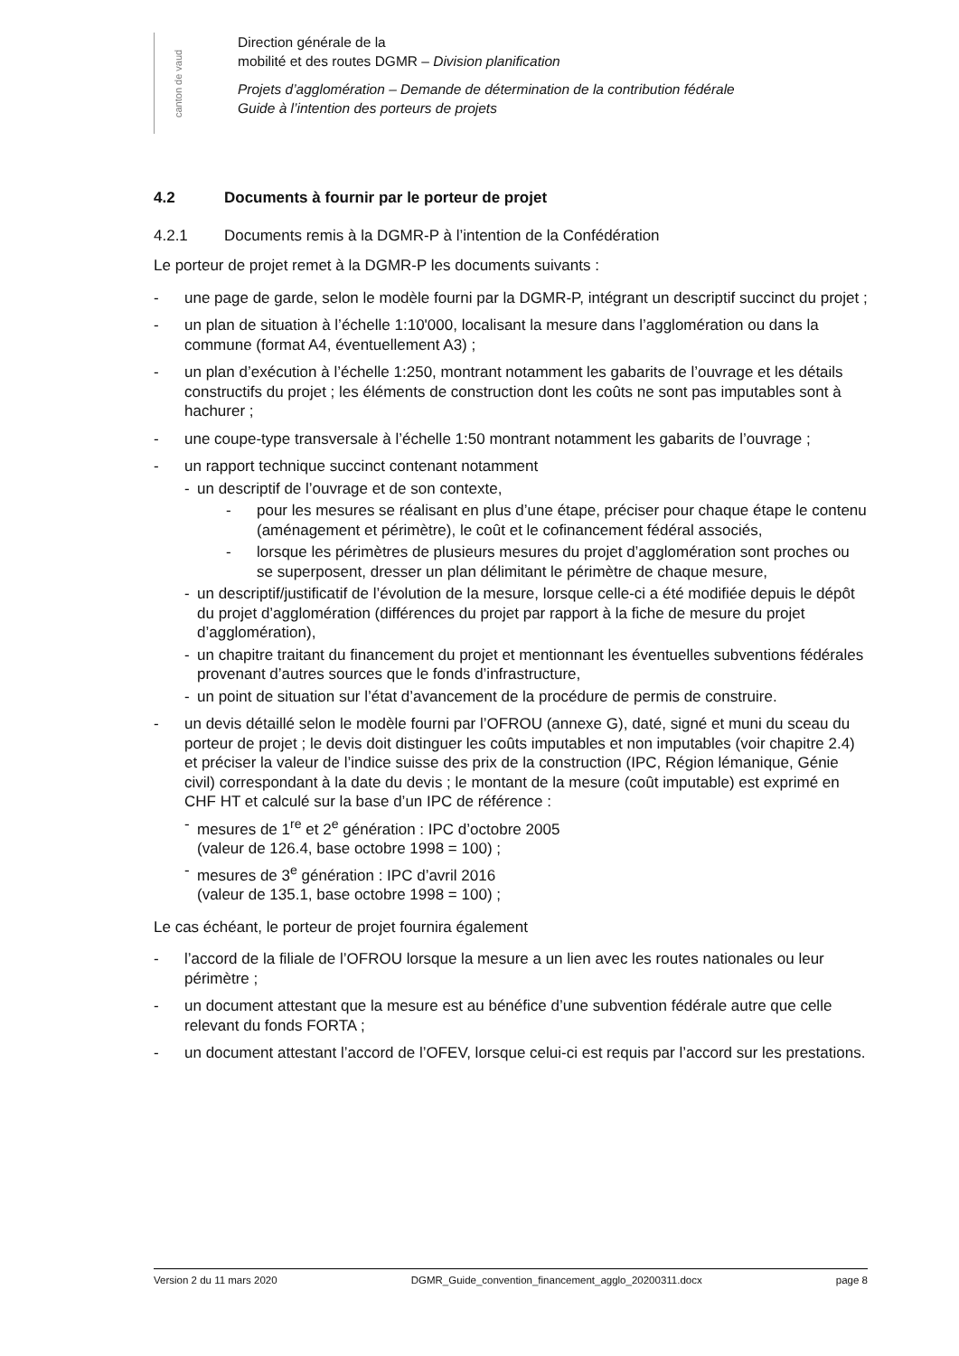canton de vaud
Direction générale de la
mobilité et des routes DGMR – Division planification
Projets d’agglomération – Demande de détermination de la contribution fédérale
Guide à l’intention des porteurs de projets
4.2 Documents à fournir par le porteur de projet
4.2.1 Documents remis à la DGMR-P à l’intention de la Confédération
Le porteur de projet remet à la DGMR-P les documents suivants :
- une page de garde, selon le modèle fourni par la DGMR-P, intégrant un descriptif succinct du projet ;
- un plan de situation à l’échelle 1:10'000, localisant la mesure dans l’agglomération ou dans la commune (format A4, éventuellement A3) ;
- un plan d’exécution à l’échelle 1:250, montrant notamment les gabarits de l’ouvrage et les détails constructifs du projet ; les éléments de construction dont les coûts ne sont pas imputables sont à hachurer ;
- une coupe-type transversale à l’échelle 1:50 montrant notamment les gabarits de l’ouvrage ;
- un rapport technique succinct contenant notamment
- un descriptif de l’ouvrage et de son contexte,
- pour les mesures se réalisant en plus d’une étape, préciser pour chaque étape le contenu (aménagement et périmètre), le coût et le cofinancement fédéral associés,
- lorsque les périmètres de plusieurs mesures du projet d’agglomération sont proches ou se superposent, dresser un plan délimitant le périmètre de chaque mesure,
- un descriptif/justificatif de l’évolution de la mesure, lorsque celle-ci a été modifiée depuis le dépôt du projet d’agglomération (différences du projet par rapport à la fiche de mesure du projet d’agglomération),
- un chapitre traitant du financement du projet et mentionnant les éventuelles subventions fédérales provenant d’autres sources que le fonds d’infrastructure,
- un point de situation sur l’état d’avancement de la procédure de permis de construire.
- un devis détaillé selon le modèle fourni par l’OFROU (annexe G), daté, signé et muni du sceau du porteur de projet ; le devis doit distinguer les coûts imputables et non imputables (voir chapitre 2.4) et préciser la valeur de l’indice suisse des prix de la construction (IPC, Région lémanique, Génie civil) correspondant à la date du devis ; le montant de la mesure (coût imputable) est exprimé en CHF HT et calculé sur la base d’un IPC de référence :
- mesures de 1<sup>re</sup> et 2<sup>e</sup> génération : IPC d’octobre 2005
(valeur de 126.4, base octobre 1998 = 100) ;
- mesures de 3<sup>e</sup> génération : IPC d’avril 2016
(valeur de 135.1, base octobre 1998 = 100) ;
Le cas échéant, le porteur de projet fournira également
- l’accord de la filiale de l’OFROU lorsque la mesure a un lien avec les routes nationales ou leur périmètre ;
- un document attestant que la mesure est au bénéfice d’une subvention fédérale autre que celle relevant du fonds FORTA ;
- un document attestant l’accord de l’OFEV, lorsque celui-ci est requis par l’accord sur les prestations.
Version 2 du 11 mars 2020 DGMR_Guide_convention_financement_agglo_20200311.docx page 8